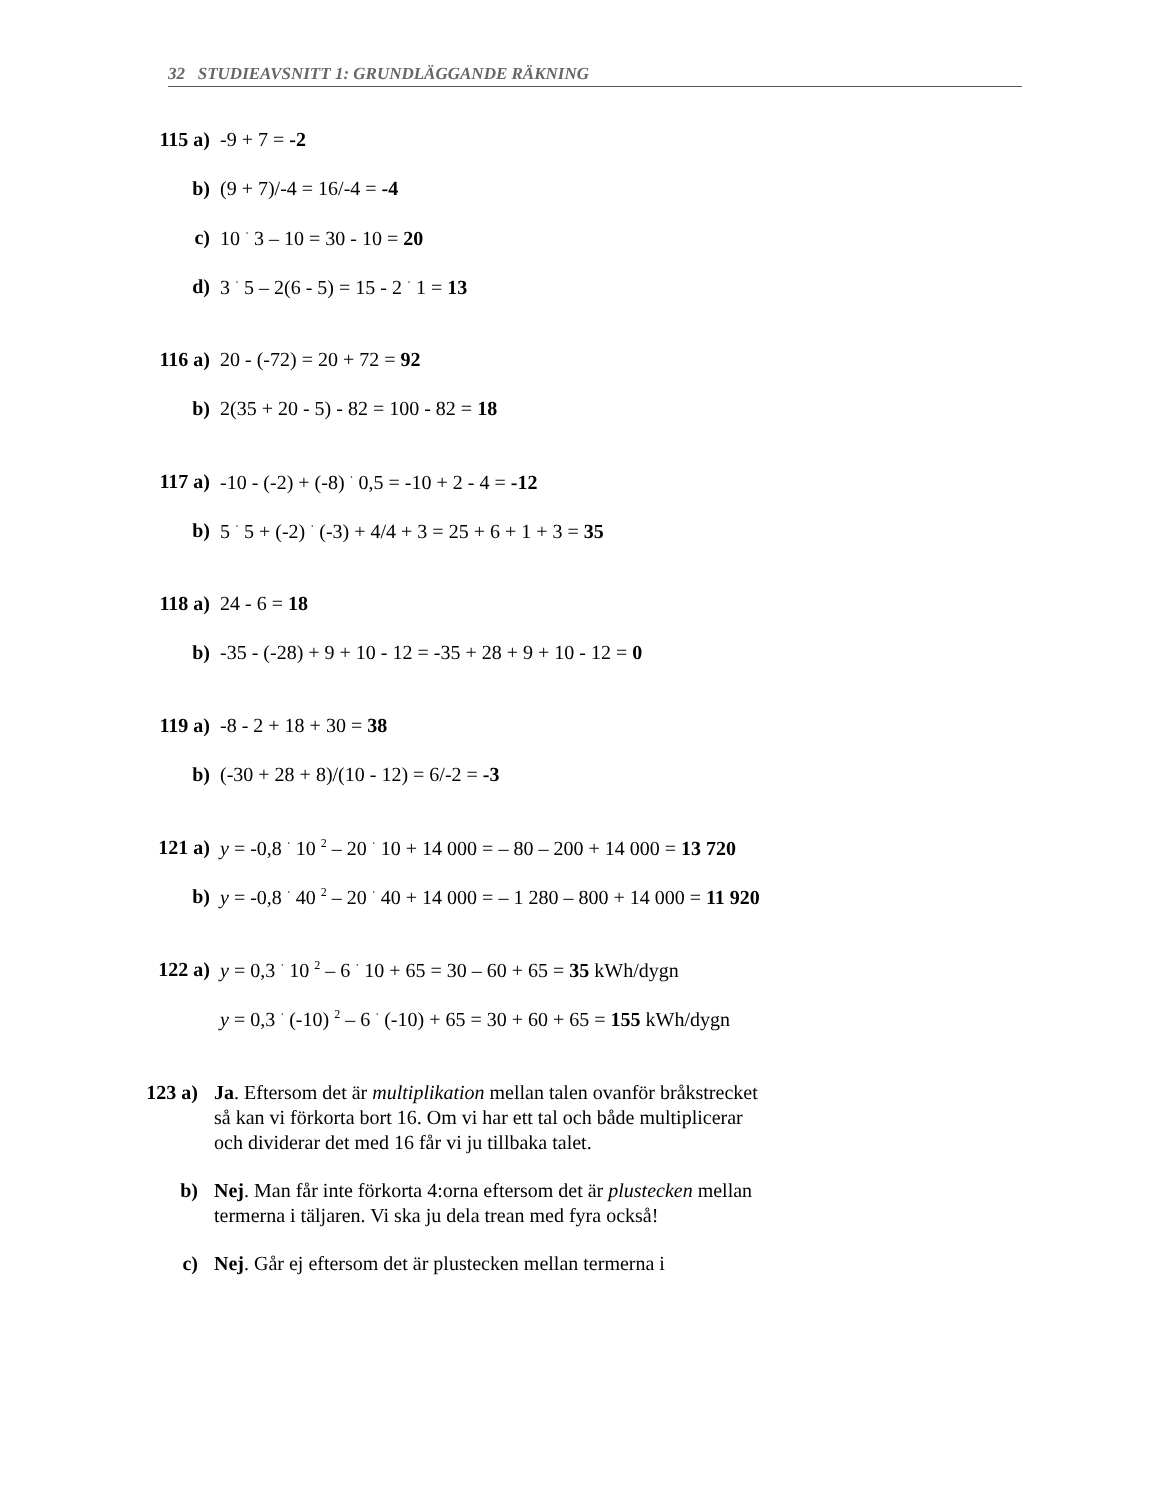32 STUDIEAVSNITT 1: GRUNDLÄGGANDE RÄKNING
115 a) -9 + 7 = -2
b) (9 + 7)/-4 = 16/-4 = -4
c) 10 <sup>·</sup> 3 – 10 = 30 - 10 = 20
d) 3 <sup>·</sup> 5 – 2(6 - 5) = 15 - 2 <sup>·</sup> 1 = 13
116 a) 20 - (-72) = 20 + 72 = 92
b) 2(35 + 20 - 5) - 82 = 100 - 82 = 18
117 a) -10 - (-2) + (-8) <sup>·</sup> 0,5 = -10 + 2 - 4 = -12
b) 5 <sup>·</sup> 5 + (-2) <sup>·</sup> (-3) + 4/4 + 3 = 25 + 6 + 1 + 3 = 35
118 a) 24 - 6 = 18
b) -35 - (-28) + 9 + 10 - 12 = -35 + 28 + 9 + 10 - 12 = 0
119 a) -8 - 2 + 18 + 30 = 38
b) (-30 + 28 + 8)/(10 - 12) = 6/-2 = -3
121 a) y = -0,8 <sup>·</sup> 10 <sup>2</sup> – 20 <sup>·</sup> 10 + 14 000 = – 80 – 200 + 14 000 = 13 720
b) y = -0,8 <sup>·</sup> 40 <sup>2</sup> – 20 <sup>·</sup> 40 + 14 000 = – 1 280 – 800 + 14 000 = 11 920
122 a) y = 0,3 <sup>·</sup> 10 <sup>2</sup> – 6 <sup>·</sup> 10 + 65 = 30 – 60 + 65 = 35 kWh/dygn
y = 0,3 <sup>·</sup> (-10) <sup>2</sup> – 6 <sup>·</sup> (-10) + 65 = 30 + 60 + 65 = 155 kWh/dygn
123 a) Ja. Eftersom det är multiplikation mellan talen ovanför bråkstrecket så kan vi förkorta bort 16. Om vi har ett tal och både multiplicerar och dividerar det med 16 får vi ju tillbaka talet.
b) Nej. Man får inte förkorta 4:orna eftersom det är plustecken mellan termerna i täljaren. Vi ska ju dela trean med fyra också!
c) Nej. Går ej eftersom det är plustecken mellan termerna i